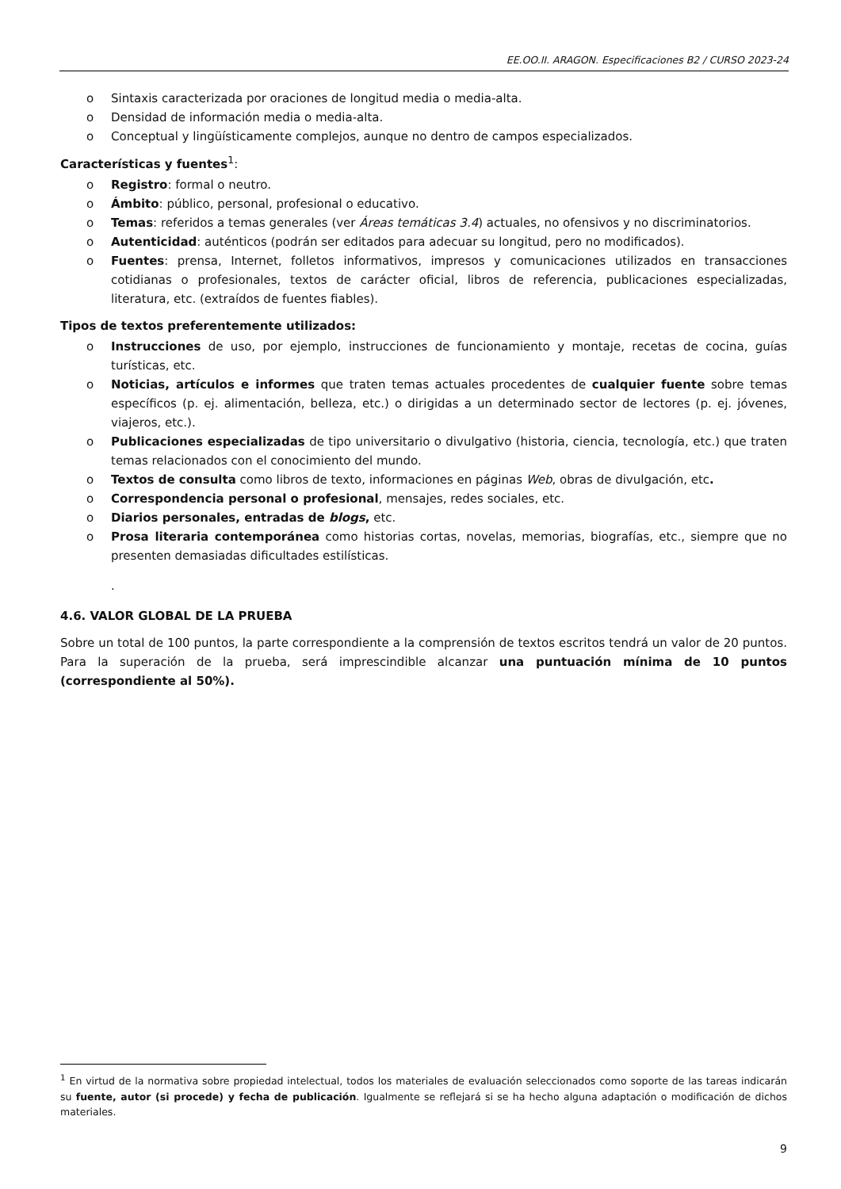EE.OO.II. ARAGON. Especificaciones B2 / CURSO 2023-24
o Sintaxis caracterizada por oraciones de longitud media o media-alta.
o Densidad de información media o media-alta.
o Conceptual y lingüísticamente complejos, aunque no dentro de campos especializados.
Características y fuentes<sup>1</sup>:
o Registro: formal o neutro.
o Ámbito: público, personal, profesional o educativo.
o Temas: referidos a temas generales (ver Áreas temáticas 3.4) actuales, no ofensivos y no discriminatorios.
o Autenticidad: auténticos (podrán ser editados para adecuar su longitud, pero no modificados).
o Fuentes: prensa, Internet, folletos informativos, impresos y comunicaciones utilizados en transacciones cotidianas o profesionales, textos de carácter oficial, libros de referencia, publicaciones especializadas, literatura, etc. (extraídos de fuentes fiables).
Tipos de textos preferentemente utilizados:
o Instrucciones de uso, por ejemplo, instrucciones de funcionamiento y montaje, recetas de cocina, guías turísticas, etc.
o Noticias, artículos e informes que traten temas actuales procedentes de cualquier fuente sobre temas específicos (p. ej. alimentación, belleza, etc.) o dirigidas a un determinado sector de lectores (p. ej. jóvenes, viajeros, etc.).
o Publicaciones especializadas de tipo universitario o divulgativo (historia, ciencia, tecnología, etc.) que traten temas relacionados con el conocimiento del mundo.
o Textos de consulta como libros de texto, informaciones en páginas Web, obras de divulgación, etc.
o Correspondencia personal o profesional, mensajes, redes sociales, etc.
o Diarios personales, entradas de blogs, etc.
o Prosa literaria contemporánea como historias cortas, novelas, memorias, biografías, etc., siempre que no presenten demasiadas dificultades estilísticas.
.
4.6. VALOR GLOBAL DE LA PRUEBA
Sobre un total de 100 puntos, la parte correspondiente a la comprensión de textos escritos tendrá un valor de 20 puntos. Para la superación de la prueba, será imprescindible alcanzar una puntuación mínima de 10 puntos (correspondiente al 50%).
<sup>1</sup> En virtud de la normativa sobre propiedad intelectual, todos los materiales de evaluación seleccionados como soporte de las tareas indicarán su fuente, autor (si procede) y fecha de publicación. Igualmente se reflejará si se ha hecho alguna adaptación o modificación de dichos materiales.
9